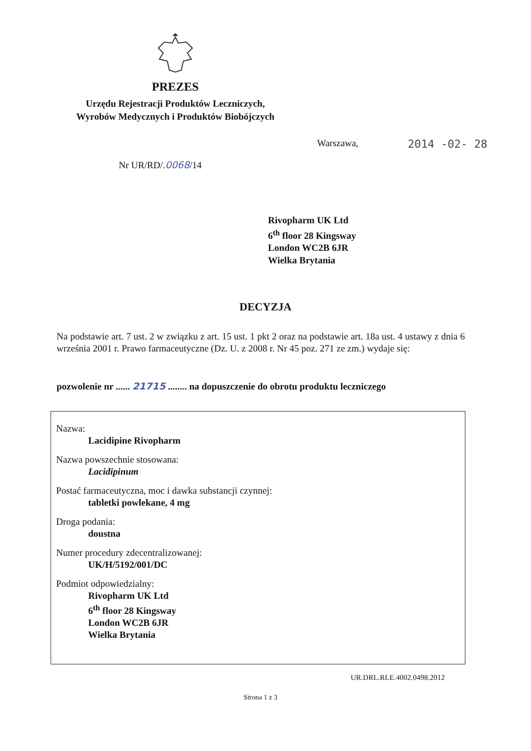PREZES
Urzędu Rejestracji Produktów Leczniczych,
Wyrobów Medycznych i Produktów Biobójczych
Warszawa, 2014 -02- 28
Nr UR/RD/.0068/14
Rivopharm UK Ltd
6<sup>th</sup> floor 28 Kingsway
London WC2B 6JR
Wielka Brytania
DECYZJA
Na podstawie art. 7 ust. 2 w związku z art. 15 ust. 1 pkt 2 oraz na podstawie art. 18a ust. 4 ustawy z dnia 6 września 2001 r. Prawo farmaceutyczne (Dz. U. z 2008 r. Nr 45 poz. 271 ze zm.) wydaje się:
pozwolenie nr ...... 21715 ........ na dopuszczenie do obrotu produktu leczniczego
Nazwa:
Lacidipine Rivopharm
Nazwa powszechnie stosowana:
Lacidipinum
Postać farmaceutyczna, moc i dawka substancji czynnej:
tabletki powlekane, 4 mg
Droga podania:
doustna
Numer procedury zdecentralizowanej:
UK/H/5192/001/DC
Podmiot odpowiedzialny:
Rivopharm UK Ltd
6<sup>th</sup> floor 28 Kingsway
London WC2B 6JR
Wielka Brytania
UR.DRL.RLE.4002.0498.2012
Strona 1 z 3